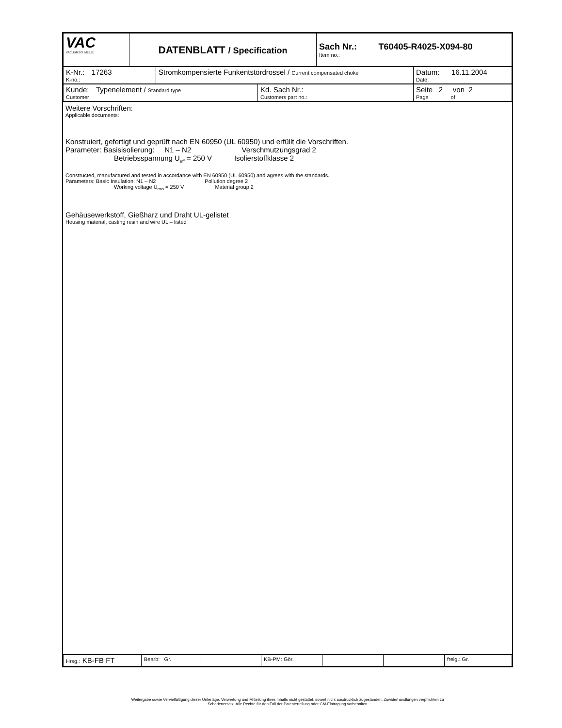| VAC VACUUMSCHMELZE | DATENBLATT / Specification | Sach Nr.: T60405-R4025-X094-80 Item no.: |
| K-Nr.: 17263 K-no.: | Stromkompensierte Funkentstördrossel / Current compensated choke | Datum: 16.11.2004 Date: |
| Kunde: Typenelement / Standard type Customer | Kd. Sach Nr.: Customers part no.: | Seite 2 von 2 Page of |
Weitere Vorschriften:
Applicable documents:
Konstruiert, gefertigt und geprüft nach EN 60950 (UL 60950) und erfüllt die Vorschriften.
Parameter: Basisisolierung: N1 – N2 Verschmutzungsgrad 2
Betriebsspannung U<sub>eff</sub> = 250 V Isolierstoffklasse 2
Constructed, manufactured and tested in accordance with EN 60950 (UL 60950) and agrees with the standards.
Parameters: Basic Insulation: N1 – N2 Pollution degree 2
Working voltage U<sub>rms</sub> = 250 V Material group 2
Gehäusewerkstoff, Gießharz und Draht UL-gelistet
Housing material, casting resin and wire UL – listed
| Hrsg.: KB-FB FT | Bearb: Gr. | | KB-PM: Gör. | | | freig.: Gr. |
Weitergabe sowie Vervielfältigung dieser Unterlage, Verwertung und Mitteilung ihres Inhalts nicht gestattet, soweit nicht ausdrücklich zugestanden. Zuwiderhandlungen verpflichten zu
Schadenersatz. Alle Rechte für den Fall der Patenterteilung oder GM-Eintragung vorbehalten